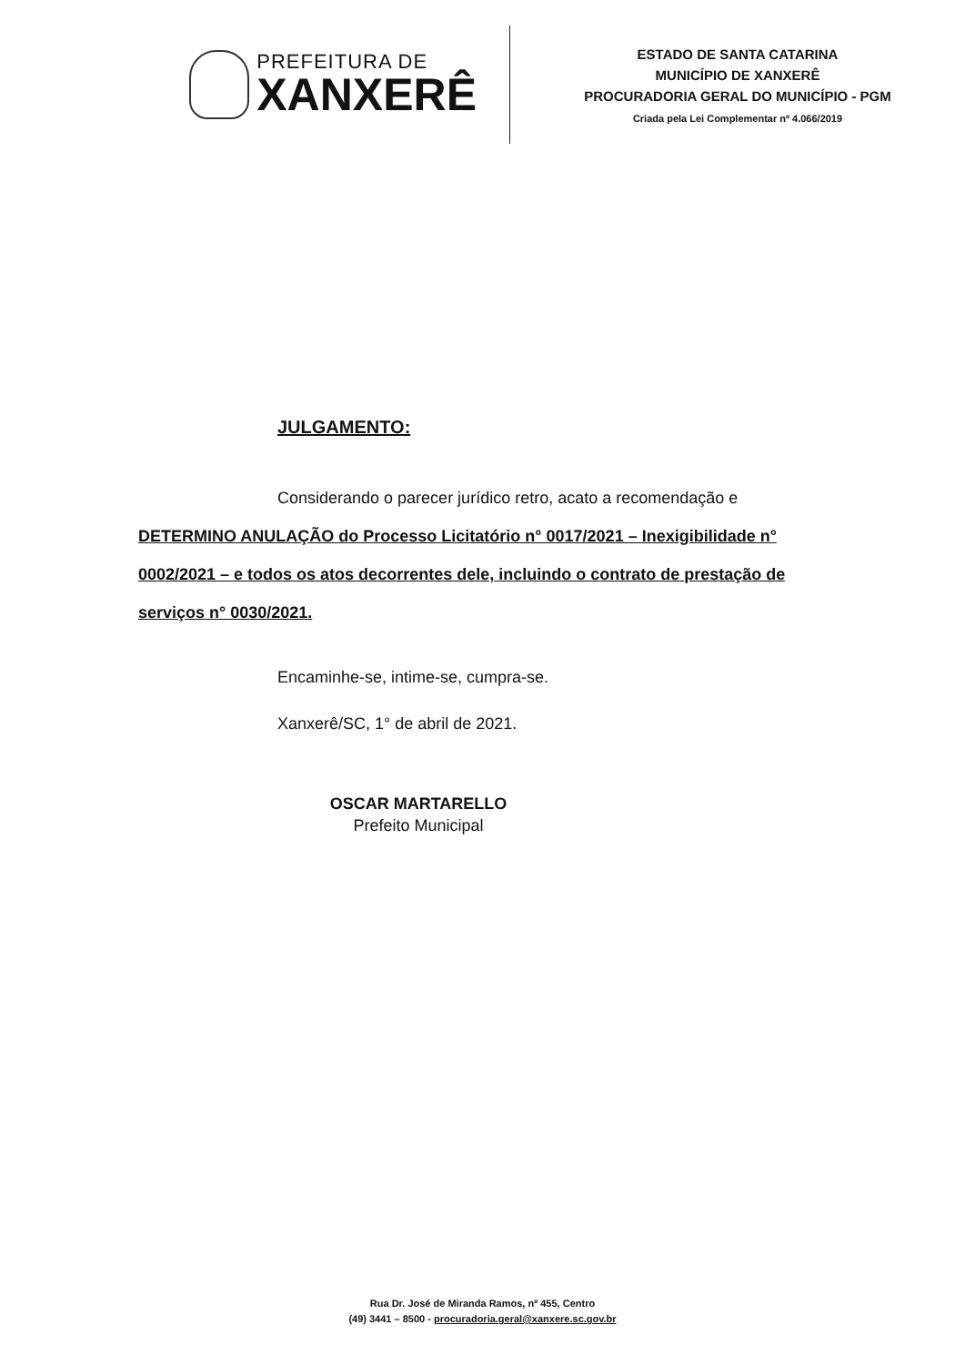PREFEITURA DE
XANXERÊ
ESTADO DE SANTA CATARINA
MUNICÍPIO DE XANXERÊ
PROCURADORIA GERAL DO MUNICÍPIO - PGM
Criada pela Lei Complementar nº 4.066/2019
JULGAMENTO:
Considerando o parecer jurídico retro, acato a recomendação e DETERMINO ANULAÇÃO do Processo Licitatório n° 0017/2021 – Inexigibilidade n° 0002/2021 – e todos os atos decorrentes dele, incluindo o contrato de prestação de serviços n° 0030/2021.
Encaminhe-se, intime-se, cumpra-se.
Xanxerê/SC, 1° de abril de 2021.
OSCAR MARTARELLO
Prefeito Municipal
Rua Dr. José de Miranda Ramos, nº 455, Centro
(49) 3441 – 8500 - procuradoria.geral@xanxere.sc.gov.br